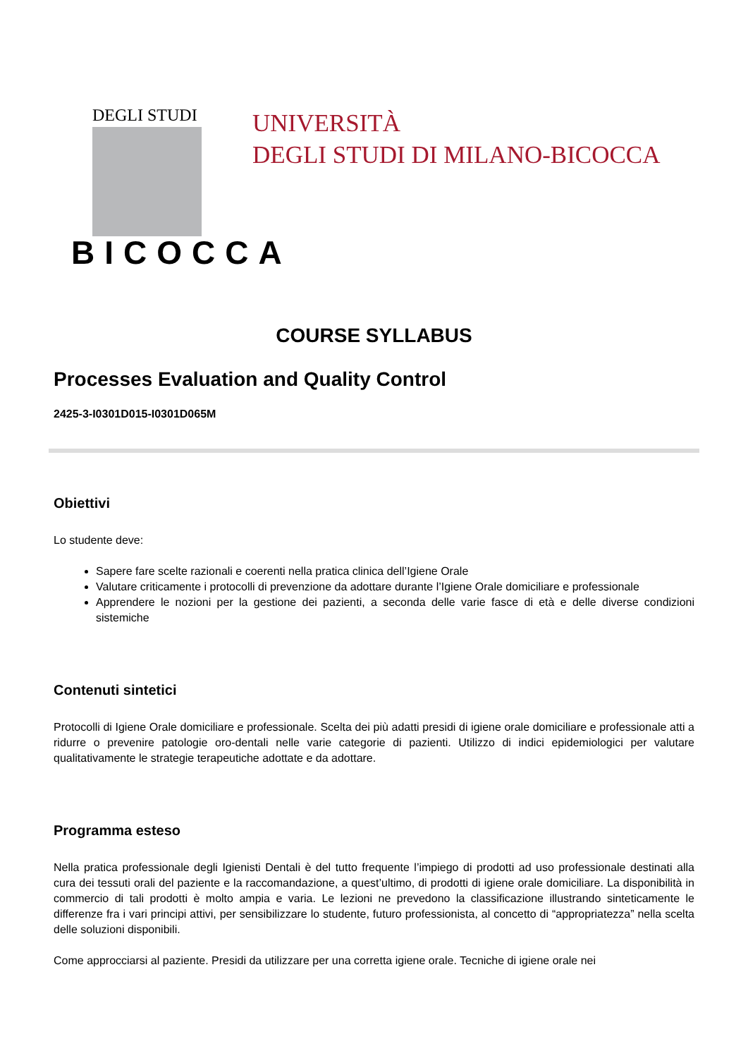DEGLI STUDI
BICOCCA
UNIVERSITÀ
DEGLI STUDI DI MILANO-BICOCCA
COURSE SYLLABUS
Processes Evaluation and Quality Control
2425-3-I0301D015-I0301D065M
Obiettivi
Lo studente deve:
Sapere fare scelte razionali e coerenti nella pratica clinica dell’Igiene Orale
Valutare criticamente i protocolli di prevenzione da adottare durante l’Igiene Orale domiciliare e professionale
Apprendere le nozioni per la gestione dei pazienti, a seconda delle varie fasce di età e delle diverse condizioni sistemiche
Contenuti sintetici
Protocolli di Igiene Orale domiciliare e professionale. Scelta dei più adatti presidi di igiene orale domiciliare e professionale atti a ridurre o prevenire patologie oro-dentali nelle varie categorie di pazienti. Utilizzo di indici epidemiologici per valutare qualitativamente le strategie terapeutiche adottate e da adottare.
Programma esteso
Nella pratica professionale degli Igienisti Dentali è del tutto frequente l’impiego di prodotti ad uso professionale destinati alla cura dei tessuti orali del paziente e la raccomandazione, a quest’ultimo, di prodotti di igiene orale domiciliare. La disponibilità in commercio di tali prodotti è molto ampia e varia. Le lezioni ne prevedono la classificazione illustrando sinteticamente le differenze fra i vari principi attivi, per sensibilizzare lo studente, futuro professionista, al concetto di “appropriatezza” nella scelta delle soluzioni disponibili.
Come approcciarsi al paziente. Presidi da utilizzare per una corretta igiene orale. Tecniche di igiene orale nei